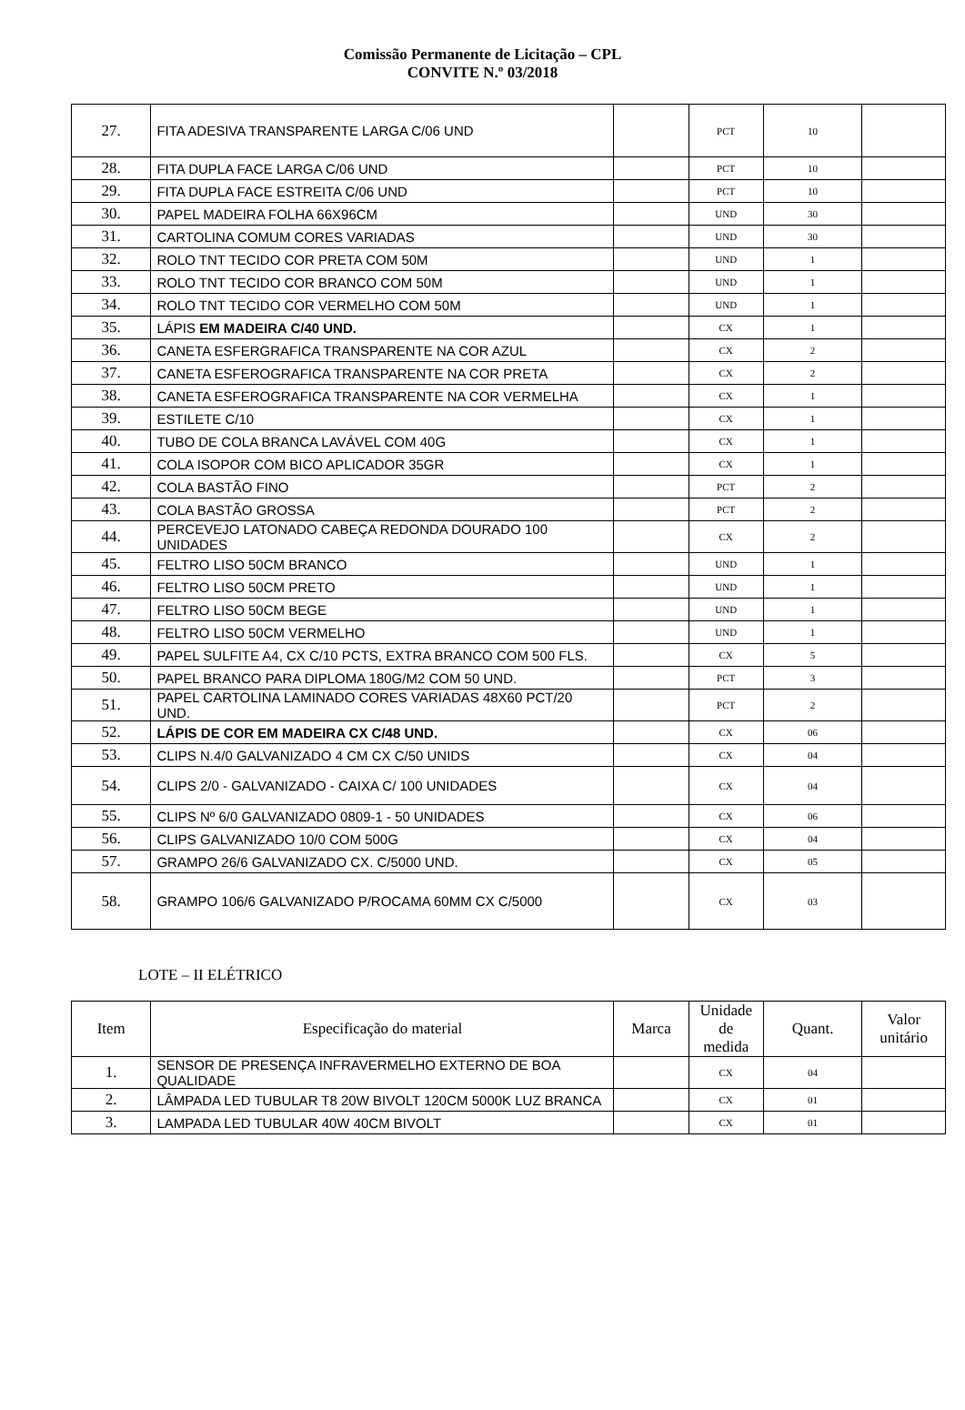Comissão Permanente de Licitação – CPL
CONVITE N.º 03/2018
| 27. | FITA ADESIVA TRANSPARENTE LARGA C/06 UND | | PCT | 10 | |
| 28. | FITA DUPLA FACE LARGA C/06 UND | | PCT | 10 | |
| 29. | FITA DUPLA FACE ESTREITA C/06 UND | | PCT | 10 | |
| 30. | PAPEL MADEIRA FOLHA 66X96CM | | UND | 30 | |
| 31. | CARTOLINA COMUM CORES VARIADAS | | UND | 30 | |
| 32. | ROLO TNT TECIDO COR PRETA COM 50M | | UND | 1 | |
| 33. | ROLO TNT TECIDO COR BRANCO COM 50M | | UND | 1 | |
| 34. | ROLO TNT TECIDO COR VERMELHO COM 50M | | UND | 1 | |
| 35. | LÁPIS EM MADEIRA C/40 UND. | | CX | 1 | |
| 36. | CANETA ESFERGRAFICA TRANSPARENTE NA COR AZUL | | CX | 2 | |
| 37. | CANETA ESFEROGRAFICA TRANSPARENTE NA COR PRETA | | CX | 2 | |
| 38. | CANETA ESFEROGRAFICA TRANSPARENTE NA COR VERMELHA | | CX | 1 | |
| 39. | ESTILETE C/10 | | CX | 1 | |
| 40. | TUBO DE COLA BRANCA LAVÁVEL COM 40G | | CX | 1 | |
| 41. | COLA ISOPOR COM BICO APLICADOR 35GR | | CX | 1 | |
| 42. | COLA BASTÃO FINO | | PCT | 2 | |
| 43. | COLA BASTÃO GROSSA | | PCT | 2 | |
| 44. | PERCEVEJO LATONADO CABEÇA REDONDA DOURADO 100 UNIDADES | | CX | 2 | |
| 45. | FELTRO LISO 50CM BRANCO | | UND | 1 | |
| 46. | FELTRO LISO 50CM PRETO | | UND | 1 | |
| 47. | FELTRO LISO 50CM BEGE | | UND | 1 | |
| 48. | FELTRO LISO 50CM VERMELHO | | UND | 1 | |
| 49. | PAPEL SULFITE A4, CX C/10 PCTS, EXTRA BRANCO COM 500 FLS. | | CX | 5 | |
| 50. | PAPEL BRANCO PARA DIPLOMA 180G/M2 COM 50 UND. | | PCT | 3 | |
| 51. | PAPEL CARTOLINA LAMINADO CORES VARIADAS 48X60 PCT/20 UND. | | PCT | 2 | |
| 52. | LÁPIS DE COR EM MADEIRA CX C/48 UND. | | CX | 06 | |
| 53. | CLIPS N.4/0 GALVANIZADO 4 CM CX C/50 UNIDS | | CX | 04 | |
| 54. | CLIPS 2/0 - GALVANIZADO - CAIXA C/ 100 UNIDADES | | CX | 04 | |
| 55. | CLIPS Nº 6/0 GALVANIZADO 0809-1 - 50 UNIDADES | | CX | 06 | |
| 56. | CLIPS GALVANIZADO 10/0 COM 500G | | CX | 04 | |
| 57. | GRAMPO 26/6 GALVANIZADO CX. C/5000 UND. | | CX | 05 | |
| 58. | GRAMPO 106/6 GALVANIZADO P/ROCAMA 60MM CX C/5000 | | CX | 03 | |
LOTE – II ELÉTRICO
| Item | Especificação do material | Marca | Unidade de medida | Quant. | Valor unitário |
| --- | --- | --- | --- | --- | --- |
| 1. | SENSOR DE PRESENÇA INFRAVERMELHO EXTERNO DE BOA QUALIDADE | | CX | 04 | |
| 2. | LÂMPADA LED TUBULAR T8 20W BIVOLT 120CM 5000K LUZ BRANCA | | CX | 01 | |
| 3. | LAMPADA LED TUBULAR 40W 40CM BIVOLT | | CX | 01 | |